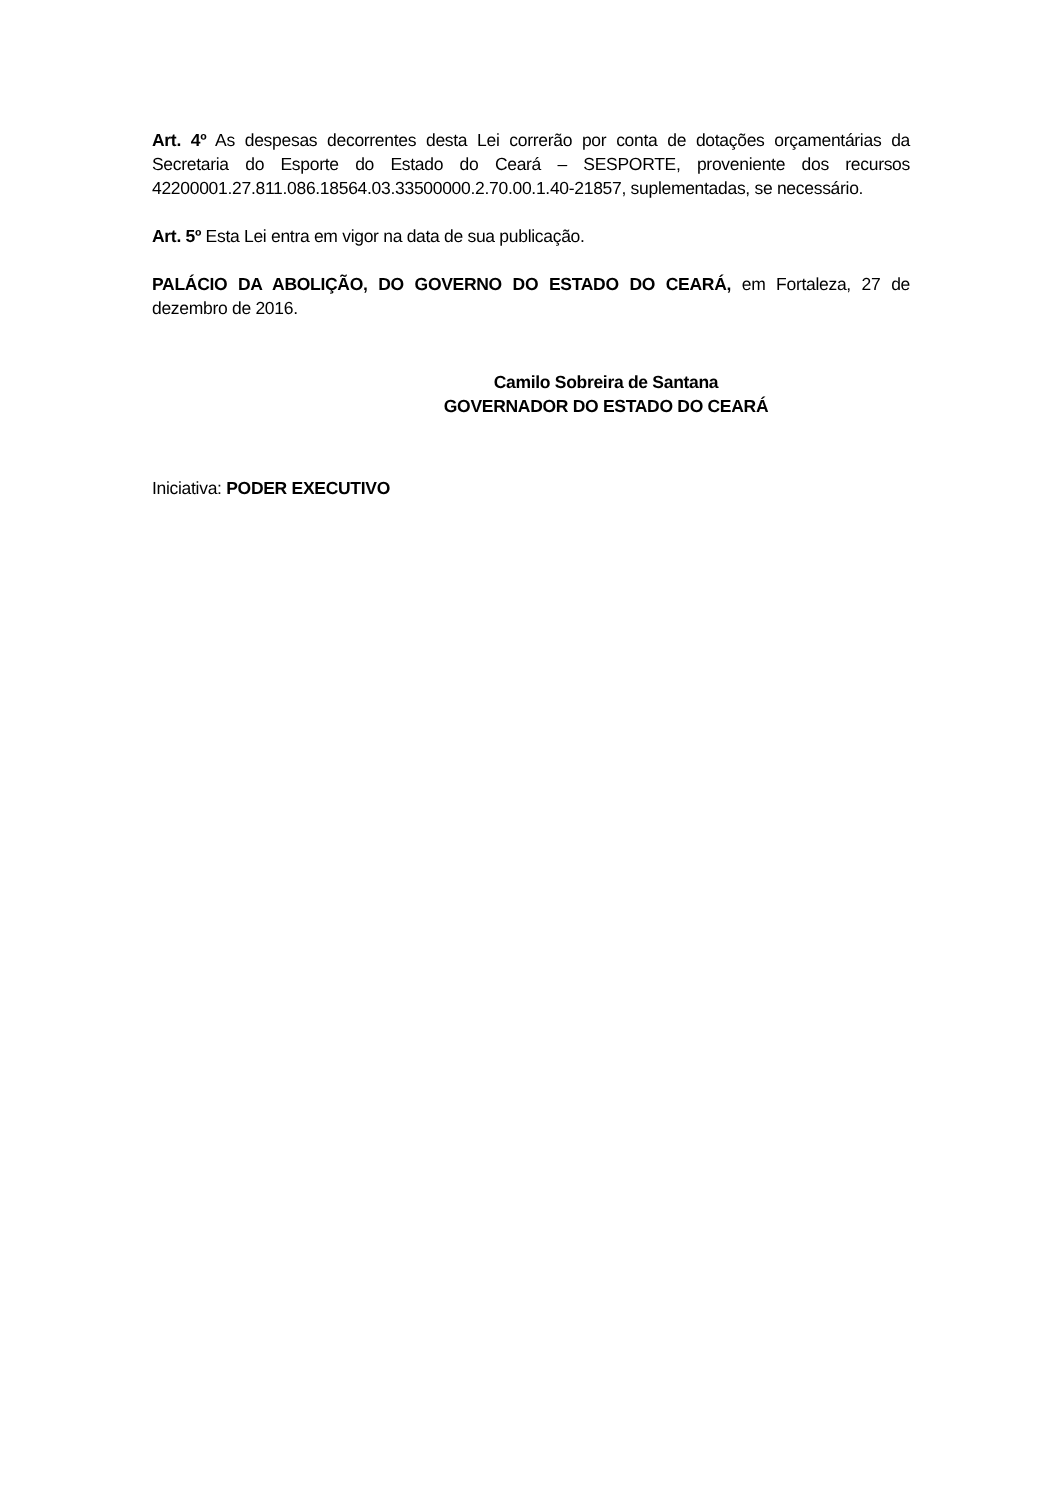Art. 4º As despesas decorrentes desta Lei correrão por conta de dotações orçamentárias da Secretaria do Esporte do Estado do Ceará – SESPORTE, proveniente dos recursos 42200001.27.811.086.18564.03.33500000.2.70.00.1.40-21857, suplementadas, se necessário.
Art. 5º Esta Lei entra em vigor na data de sua publicação.
PALÁCIO DA ABOLIÇÃO, DO GOVERNO DO ESTADO DO CEARÁ, em Fortaleza, 27 de dezembro de 2016.
Camilo Sobreira de Santana
GOVERNADOR DO ESTADO DO CEARÁ
Iniciativa: PODER EXECUTIVO